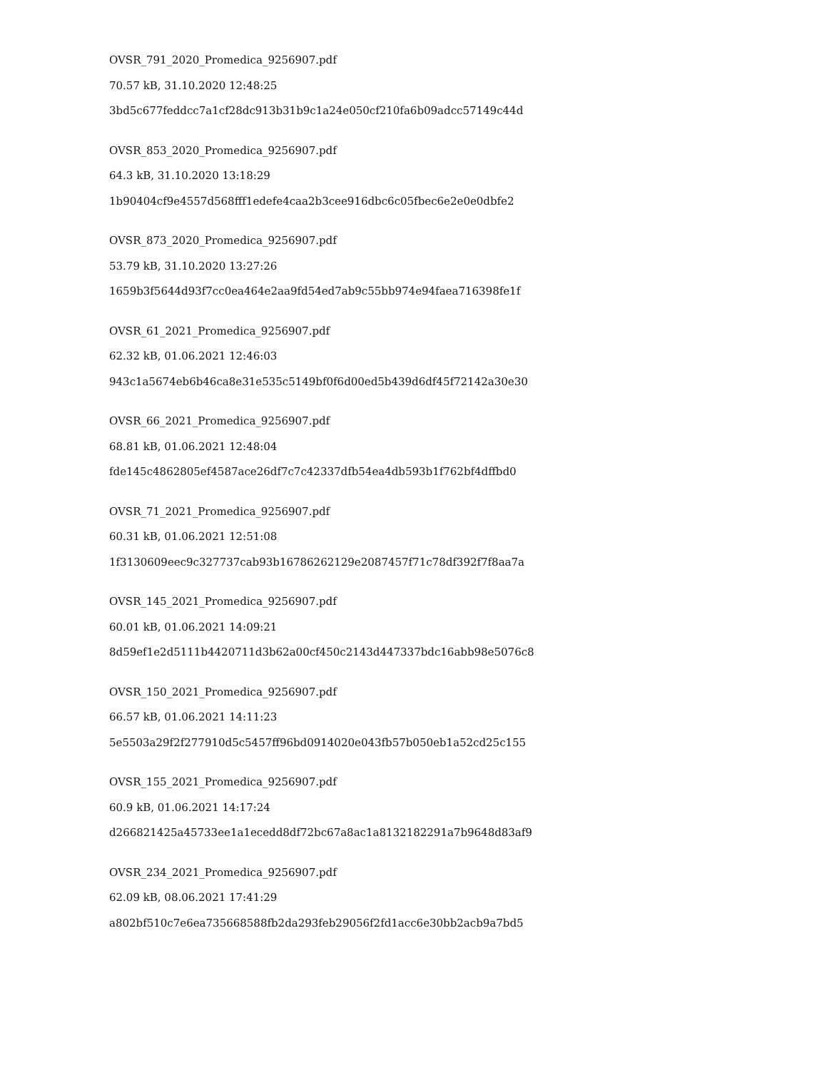OVSR_791_2020_Promedica_9256907.pdf
70.57 kB, 31.10.2020 12:48:25
3bd5c677feddcc7a1cf28dc913b31b9c1a24e050cf210fa6b09adcc57149c44d
OVSR_853_2020_Promedica_9256907.pdf
64.3 kB, 31.10.2020 13:18:29
1b90404cf9e4557d568fff1edefe4caa2b3cee916dbc6c05fbec6e2e0e0dbfe2
OVSR_873_2020_Promedica_9256907.pdf
53.79 kB, 31.10.2020 13:27:26
1659b3f5644d93f7cc0ea464e2aa9fd54ed7ab9c55bb974e94faea716398fe1f
OVSR_61_2021_Promedica_9256907.pdf
62.32 kB, 01.06.2021 12:46:03
943c1a5674eb6b46ca8e31e535c5149bf0f6d00ed5b439d6df45f72142a30e30
OVSR_66_2021_Promedica_9256907.pdf
68.81 kB, 01.06.2021 12:48:04
fde145c4862805ef4587ace26df7c7c42337dfb54ea4db593b1f762bf4dffbd0
OVSR_71_2021_Promedica_9256907.pdf
60.31 kB, 01.06.2021 12:51:08
1f3130609eec9c327737cab93b16786262129e2087457f71c78df392f7f8aa7a
OVSR_145_2021_Promedica_9256907.pdf
60.01 kB, 01.06.2021 14:09:21
8d59ef1e2d5111b4420711d3b62a00cf450c2143d447337bdc16abb98e5076c8
OVSR_150_2021_Promedica_9256907.pdf
66.57 kB, 01.06.2021 14:11:23
5e5503a29f2f277910d5c5457ff96bd0914020e043fb57b050eb1a52cd25c155
OVSR_155_2021_Promedica_9256907.pdf
60.9 kB, 01.06.2021 14:17:24
d266821425a45733ee1a1ecedd8df72bc67a8ac1a8132182291a7b9648d83af9
OVSR_234_2021_Promedica_9256907.pdf
62.09 kB, 08.06.2021 17:41:29
a802bf510c7e6ea735668588fb2da293feb29056f2fd1acc6e30bb2acb9a7bd5